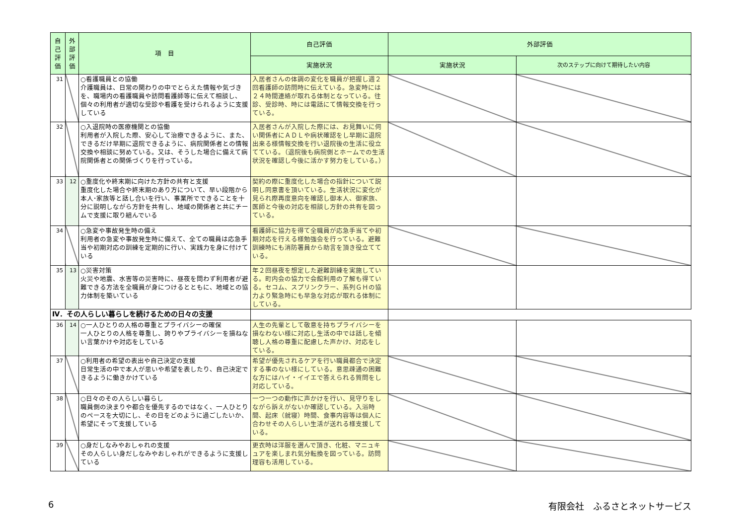| 自己評価 | 外部評価 | 項 目 | 自己評価 | 外部評価 | |
| --- | --- | --- | --- | --- | --- |
| | | | 実施状況 | 実施状況 | 次のステップに向けて期待したい内容 |
| 31 | | ○看護職員との協働 介護職員は、日常の関わりの中でとらえた情報や気づきを、職場内の看護職員や訪問看護師等に伝えて相談し、個々の利用者が適切な受診や看護を受けられるように支援している | 入居者さんの体調の変化を職員が把握し週２回看護師の訪問時に伝えている。急変時には２４時間連絡が取れる体制となっている。往診、受診時、時には電話にて情報交換を行っている。 | | |
| 32 | | ○入退院時の医療機関との協働 利用者が入院した際、安心して治療できるように、また、できるだけ早期に退院できるように、病院関係者との情報交換や相談に努めている。又は、そうした場合に備えて病院関係者との関係づくりを行っている。 | 入居者さんが入院した際には、お見舞いに伺い関係者にＡＤＬや病状確認をし早期に退院出来る様情報交換を行い退院後の生活に役立てている。（退院後も病院側とホームでの生活状況を確認し今後に活かす努力をしている。） | | |
| 33 | 12 | ○重度化や終末期に向けた方針の共有と支援 重度化した場合や終末期のあり方について、早い段階から本人･家族等と話し合いを行い、事業所でできることを十分に説明しながら方針を共有し、地域の関係者と共にチームで支援に取り組んでいる | 契約の際に重度化した場合の指針について説明し同意書を頂いている。生活状況に変化が見られ際再度意向を確認し御本人、御家族、医師と今後の対応を相談し方針の共有を図っている。 | | |
| 34 | | ○急変や事故発生時の備え 利用者の急変や事故発生時に備えて、全ての職員は応急手当や初期対応の訓練を定期的に行い、実践力を身に付けている | 看護師に協力を得て全職員が応急手当てや初期対応を行える様勉強会を行っている。避難訓練時にも消防署員から助言を頂き役立てている。 | | |
| 35 | 13 | ○災害対策 火災や地震、水害等の災害時に、昼夜を問わず利用者が避難できる方法を全職員が身につけるとともに、地域との協力体制を築いている | 年２回昼夜を想定した避難訓練を実施している。町内会の協力で会館利用の了解も得ている。セコム、スプリンクラー、系列ＧＨの協力より緊急時にも早急な対応が取れる体制にしている。 | | |
| Ⅳ．その人らしい暮らしを続けるための日々の支援 | | | | | |
| 36 | 14 | ○一人ひとりの人格の尊重とプライバシーの確保 一人ひとりの人格を尊重し、誇りやプライバシーを損ねない言葉かけや対応をしている | 人生の先輩として敬意を持ちプライバシーを損なわない様に対応し生活の中では話しを傾聴し人格の尊重に配慮した声かけ、対応をしている。 | | |
| 37 | | ○利用者の希望の表出や自己決定の支援 日常生活の中で本人が思いや希望を表したり、自己決定できるように働きかけている | 希望が優先されるケアを行い職員都合で決定する事のない様にしている。意思疎通の困難な方にはハイ・イイエで答えられる質問をし対応している。 | | |
| 38 | | ○日々のその人らしい暮らし 職員側の決まりや都合を優先するのではなく、一人ひとりのペースを大切にし、その日をどのように過ごしたいか、希望にそって支援している | 一つ一つの動作に声かけを行い、見守りをしながら訴えがないか確認している。入浴時間、起床（就寝）時間、食事内容等は個人に合わせその人らしい生活が送れる様支援している。 | | |
| 39 | | ○身だしなみやおしゃれの支援 その人らしい身だしなみやおしゃれができるように支援している | 更衣時は洋服を選んで頂き、化粧、マニュキュアを楽しまれ気分転換を図っている。訪問理容も活用している。 | | |
6 有限会社　ふるさとネットサービス